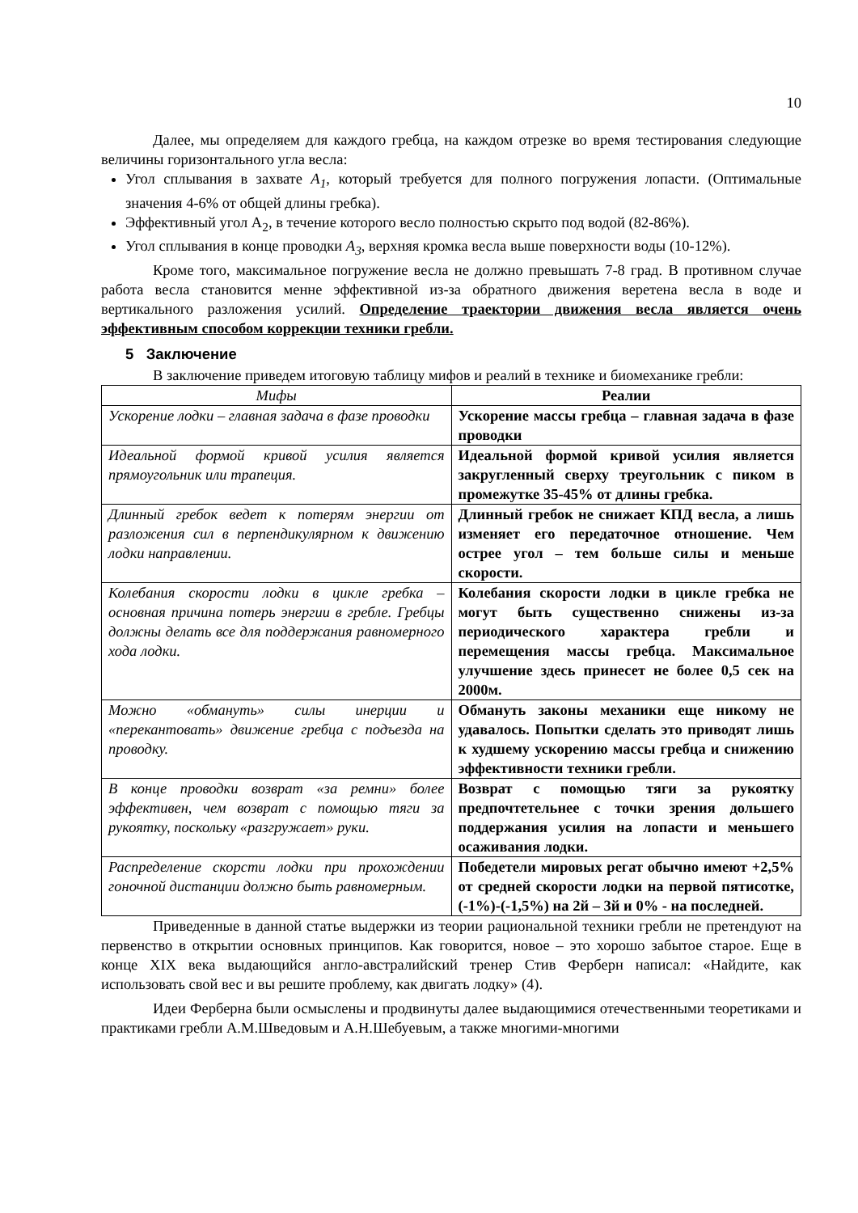10
Далее, мы определяем для каждого гребца, на каждом отрезке во время тестирования следующие величины горизонтального угла весла:
Угол сплывания в захвате A<sub>1</sub>, который требуется для полного погружения лопасти. (Оптимальные значения 4-6% от общей длины гребка).
Эффективный угол A<sub>2</sub>, в течение которого весло полностью скрыто под водой (82-86%).
Угол сплывания в конце проводки A<sub>3</sub>, верхняя кромка весла выше поверхности воды (10-12%).
Кроме того, максимальное погружение весла не должно превышать 7-8 град. В противном случае работа весла становится менне эффективной из-за обратного движения веретена весла в воде и вертикального разложения усилий. Определение траектории движения весла является очень эффективным способом коррекции техники гребли.
5 Заключение
В заключение приведем итоговую таблицу мифов и реалий в технике и биомеханике гребли:
| Мифы | Реалии |
| --- | --- |
| Ускорение лодки – главная задача в фазе проводки | Ускорение массы гребца – главная задача в фазе проводки |
| Идеальной формой кривой усилия является прямоугольник или трапеция. | Идеальной формой кривой усилия является закругленный сверху треугольник с пиком в промежутке 35-45% от длины гребка. |
| Длинный гребок ведет к потерям энергии от разложения сил в перпендикулярном к движению лодки направлении. | Длинный гребок не снижает КПД весла, а лишь изменяет его передаточное отношение. Чем острее угол – тем больше силы и меньше скорости. |
| Колебания скорости лодки в цикле гребка – основная причина потерь энергии в гребле. Гребцы должны делать все для поддержания равномерного хода лодки. | Колебания скорости лодки в цикле гребка не могут быть существенно снижены из-за периодического характера гребли и перемещения массы гребца. Максимальное улучшение здесь принесет не более 0,5 сек на 2000м. |
| Можно «обмануть» силы инерции и «перекантовать» движение гребца с подъезда на проводку. | Обмануть законы механики еще никому не удавалось. Попытки сделать это приводят лишь к худшему ускорению массы гребца и снижению эффективности техники гребли. |
| В конце проводки возврат «за ремни» более эффективен, чем возврат с помощью тяги за рукоятку, поскольку «разгружает» руки. | Возврат с помощью тяги за рукоятку предпочтетельнее с точки зрения дольшего поддержания усилия на лопасти и меньшего осаживания лодки. |
| Распределение скорсти лодки при прохождении гоночной дистанции должно быть равномерным. | Победетели мировых регат обычно имеют +2,5% от средней скорости лодки на первой пятисотке, (-1%)-(-1,5%) на 2й – 3й и 0% - на последней. |
Приведенные в данной статье выдержки из теории рациональной техники гребли не претендуют на первенство в открытии основных принципов. Как говорится, новое – это хорошо забытое старое. Еще в конце XIX века выдающийся англо-австралийский тренер Стив Ферберн написал: «Найдите, как использовать свой вес и вы решите проблему, как двигать лодку» (4).
Идеи Ферберна были осмыслены и продвинуты далее выдающимися отечественными теоретиками и практиками гребли А.М.Шведовым и А.Н.Шебуевым, а также многими-многими